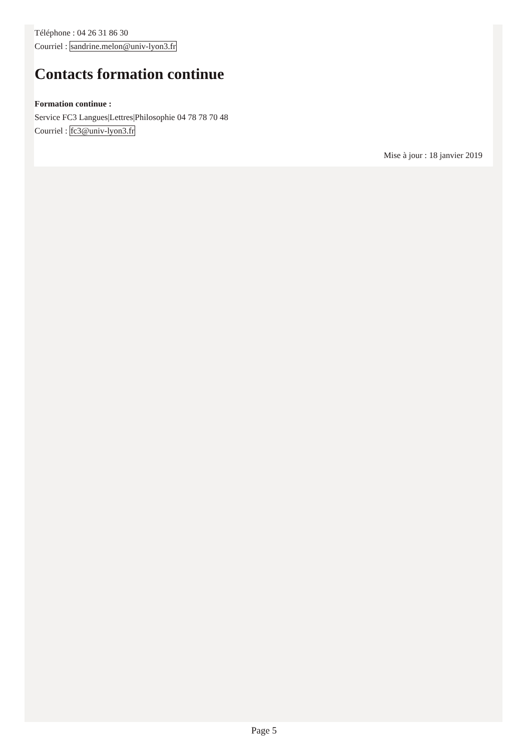Téléphone : 04 26 31 86 30
Courriel : sandrine.melon@univ-lyon3.fr
Contacts formation continue
Formation continue :
Service FC3 Langues|Lettres|Philosophie 04 78 78 70 48
Courriel : fc3@univ-lyon3.fr
Mise à jour : 18 janvier 2019
Page 5